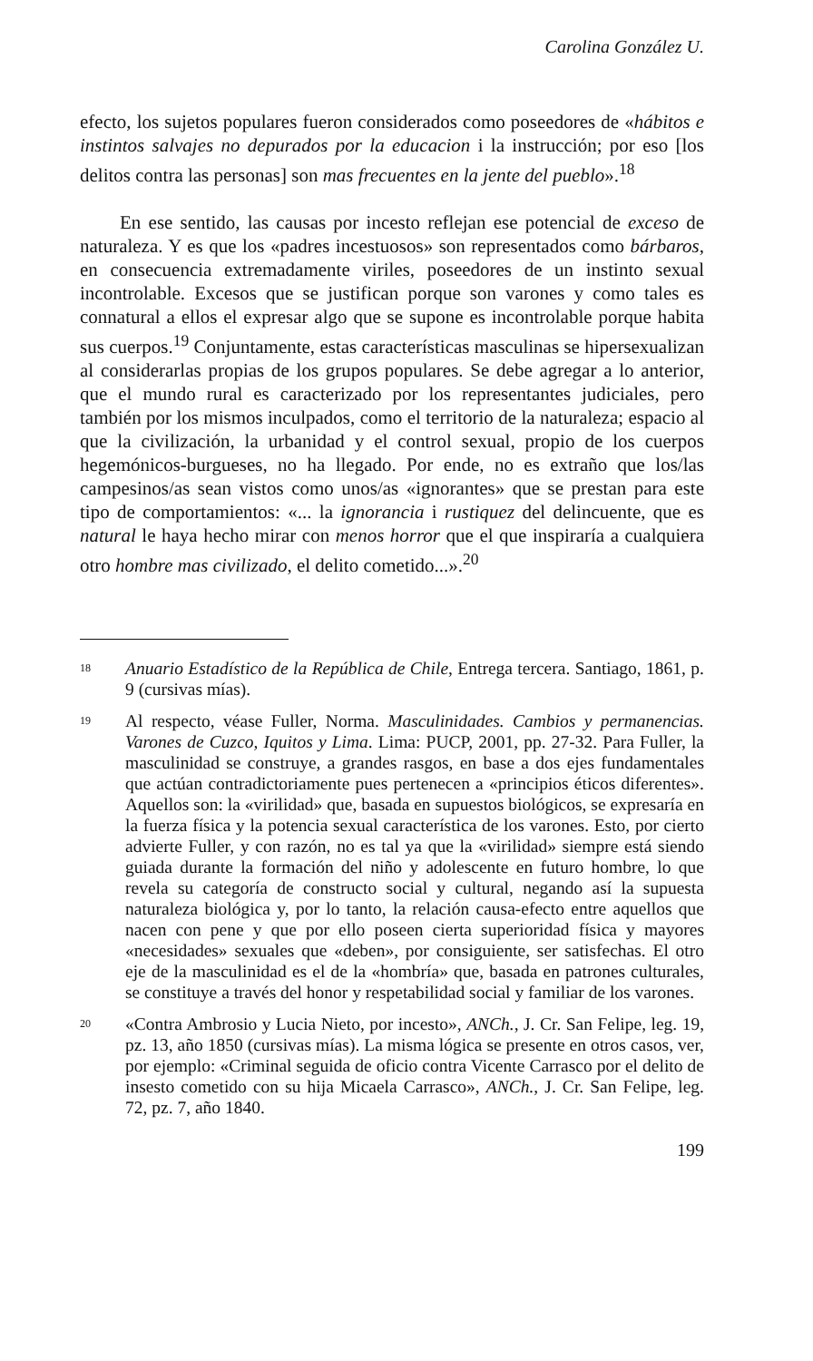Carolina González U.
efecto, los sujetos populares fueron considerados como poseedores de «hábitos e instintos salvajes no depurados por la educacion i la instrucción; por eso [los delitos contra las personas] son mas frecuentes en la jente del pueblo».<sup>18</sup>
En ese sentido, las causas por incesto reflejan ese potencial de exceso de naturaleza. Y es que los «padres incestuosos» son representados como bárbaros, en consecuencia extremadamente viriles, poseedores de un instinto sexual incontrolable. Excesos que se justifican porque son varones y como tales es connatural a ellos el expresar algo que se supone es incontrolable porque habita sus cuerpos.<sup>19</sup> Conjuntamente, estas características masculinas se hipersexualizan al considerarlas propias de los grupos populares. Se debe agregar a lo anterior, que el mundo rural es caracterizado por los representantes judiciales, pero también por los mismos inculpados, como el territorio de la naturaleza; espacio al que la civilización, la urbanidad y el control sexual, propio de los cuerpos hegemónicos-burgueses, no ha llegado. Por ende, no es extraño que los/las campesinos/as sean vistos como unos/as «ignorantes» que se prestan para este tipo de comportamientos: «... la ignorancia i rustiquez del delincuente, que es natural le haya hecho mirar con menos horror que el que inspiraría a cualquiera otro hombre mas civilizado, el delito cometido...».<sup>20</sup>
18 Anuario Estadístico de la República de Chile, Entrega tercera. Santiago, 1861, p. 9 (cursivas mías).
19 Al respecto, véase Fuller, Norma. Masculinidades. Cambios y permanencias. Varones de Cuzco, Iquitos y Lima. Lima: PUCP, 2001, pp. 27-32. Para Fuller, la masculinidad se construye, a grandes rasgos, en base a dos ejes fundamentales que actúan contradictoriamente pues pertenecen a «principios éticos diferentes». Aquellos son: la «virilidad» que, basada en supuestos biológicos, se expresaría en la fuerza física y la potencia sexual característica de los varones. Esto, por cierto advierte Fuller, y con razón, no es tal ya que la «virilidad» siempre está siendo guiada durante la formación del niño y adolescente en futuro hombre, lo que revela su categoría de constructo social y cultural, negando así la supuesta naturaleza biológica y, por lo tanto, la relación causa-efecto entre aquellos que nacen con pene y que por ello poseen cierta superioridad física y mayores «necesidades» sexuales que «deben», por consiguiente, ser satisfechas. El otro eje de la masculinidad es el de la «hombría» que, basada en patrones culturales, se constituye a través del honor y respetabilidad social y familiar de los varones.
20 «Contra Ambrosio y Lucia Nieto, por incesto», ANCh., J. Cr. San Felipe, leg. 19, pz. 13, año 1850 (cursivas mías). La misma lógica se presente en otros casos, ver, por ejemplo: «Criminal seguida de oficio contra Vicente Carrasco por el delito de insesto cometido con su hija Micaela Carrasco», ANCh., J. Cr. San Felipe, leg. 72, pz. 7, año 1840.
199